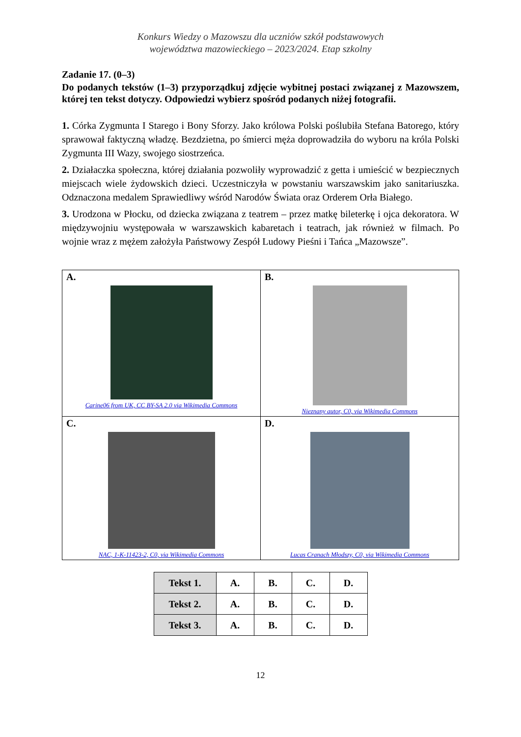Konkurs Wiedzy o Mazowszu dla uczniów szkół podstawowych
województwa mazowieckiego – 2023/2024. Etap szkolny
Zadanie 17. (0–3)
Do podanych tekstów (1–3) przyporządkuj zdjęcie wybitnej postaci związanej z Mazowszem, której ten tekst dotyczy. Odpowiedzi wybierz spośród podanych niżej fotografii.
1. Córka Zygmunta I Starego i Bony Sforzy. Jako królowa Polski poślubiła Stefana Batorego, który sprawował faktyczną władzę. Bezdzietna, po śmierci męża doprowadziła do wyboru na króla Polski Zygmunta III Wazy, swojego siostrzeńca.
2. Działaczka społeczna, której działania pozwoliły wyprowadzić z getta i umieścić w bezpiecznych miejscach wiele żydowskich dzieci. Uczestniczyła w powstaniu warszawskim jako sanitariuszka. Odznaczona medalem Sprawiedliwy wśród Narodów Świata oraz Orderem Orła Białego.
3. Urodzona w Płocku, od dziecka związana z teatrem – przez matkę bileterkę i ojca dekoratora. W międzywojniu występowała w warszawskich kabaretach i teatrach, jak również w filmach. Po wojnie wraz z mężem założyła Państwowy Zespół Ludowy Pieśni i Tańca „Mazowsze”.
| A. Carine06 from UK, CC BY-SA 2.0 via Wikimedia Commons | B. Nieznany autor, C0, via Wikimedia Commons |
| C. NAC, 1-K-11423-2, C0, via Wikimedia Commons | D. Lucas Cranach Młodszy, C0, via Wikimedia Commons |
| Tekst 1. | A. | B. | C. | D. |
| Tekst 2. | A. | B. | C. | D. |
| Tekst 3. | A. | B. | C. | D. |
12